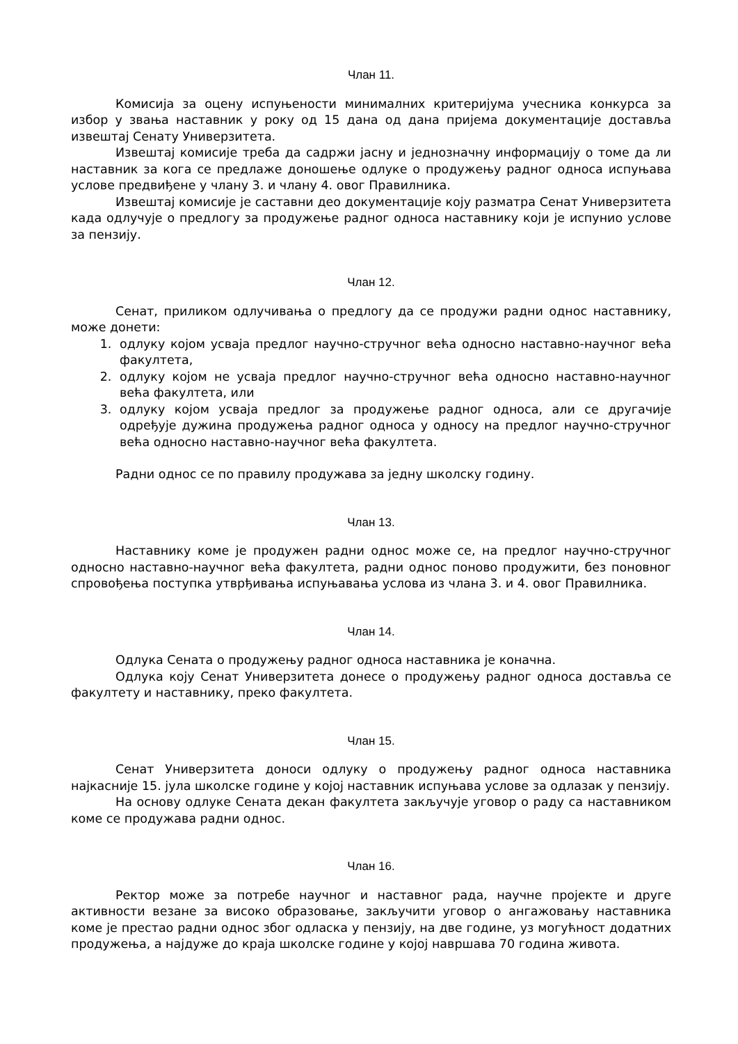Члан 11.
Комисија за оцену испуњености минималних критеријума учесника конкурса за избор у звања наставник у року од 15 дана од дана пријема документације доставља извештај Сенату Универзитета.
Извештај комисије треба да садржи јасну и једнозначну информацију о томе да ли наставник за кога се предлаже доношење одлуке о продужењу радног односа испуњава услове предвиђене у члану 3. и члану 4. овог Правилника.
Извештај комисије је саставни део документације коју разматра Сенат Универзитета када одлучује о предлогу за продужење радног односа наставнику који је испунио услове за пензију.
Члан 12.
Сенат, приликом одлучивања о предлогу да се продужи радни однос наставнику, може донети:
1. одлуку којом усваја предлог научно-стручног већа односно наставно-научног већа факултета,
2. одлуку којом не усваја предлог научно-стручног већа односно наставно-научног већа факултета, или
3. одлуку којом усваја предлог за продужење радног односа, али се другачије одређује дужина продужења радног односа у односу на предлог научно-стручног већа односно наставно-научног већа факултета.
Радни однос се по правилу продужава за једну школску годину.
Члан 13.
Наставнику коме је продужен радни однос може се, на предлог научно-стручног односно наставно-научног већа факултета, радни однос поново продужити, без поновног спровођења поступка утврђивања испуњавања услова из члана 3. и 4. овог Правилника.
Члан 14.
Одлука Сената о продужењу радног односа наставника је коначна.
Одлука коју Сенат Универзитета донесе о продужењу радног односа доставља се факултету и наставнику, преко факултета.
Члан 15.
Сенат Универзитета доноси одлуку о продужењу радног односа наставника најкасније 15. јула школске године у којој наставник испуњава услове за одлазак у пензију.
На основу одлуке Сената декан факултета закључује уговор о раду са наставником коме се продужава радни однос.
Члан 16.
Ректор може за потребе научног и наставног рада, научне пројекте и друге активности везане за високо образовање, закључити уговор о ангажовању наставника коме је престао радни однос због одласка у пензију, на две године, уз могућност додатних продужења, а најдуже до краја школске године у којој навршава 70 година живота.